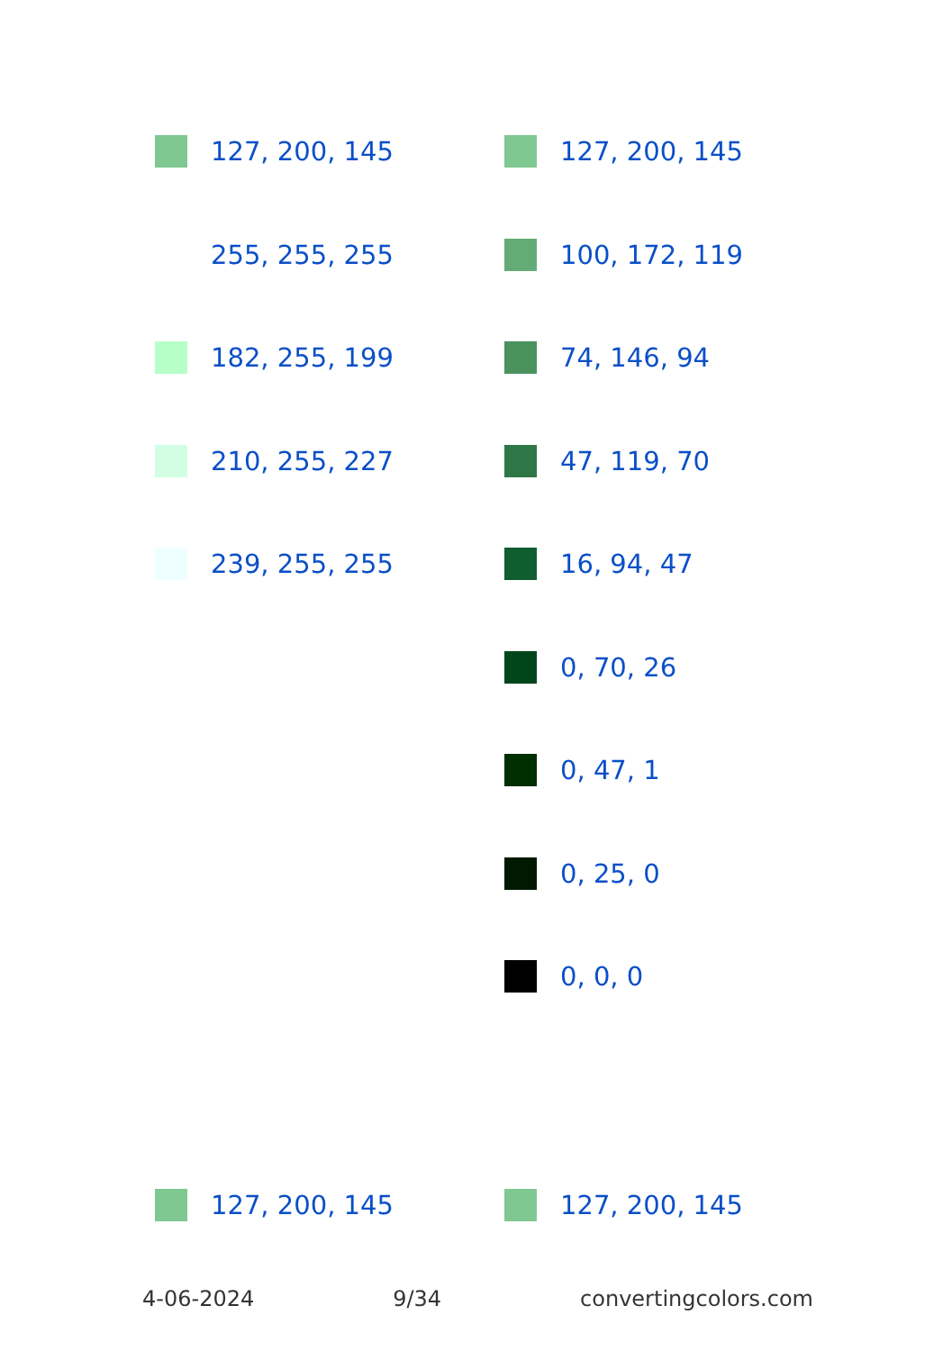127, 200, 145
255, 255, 255
182, 255, 199
210, 255, 227
239, 255, 255
127, 200, 145
100, 172, 119
74, 146, 94
47, 119, 70
16, 94, 47
0, 70, 26
0, 47, 1
0, 25, 0
0, 0, 0
127, 200, 145 127, 200, 145
4-06-2024 9/34 convertingcolors.com